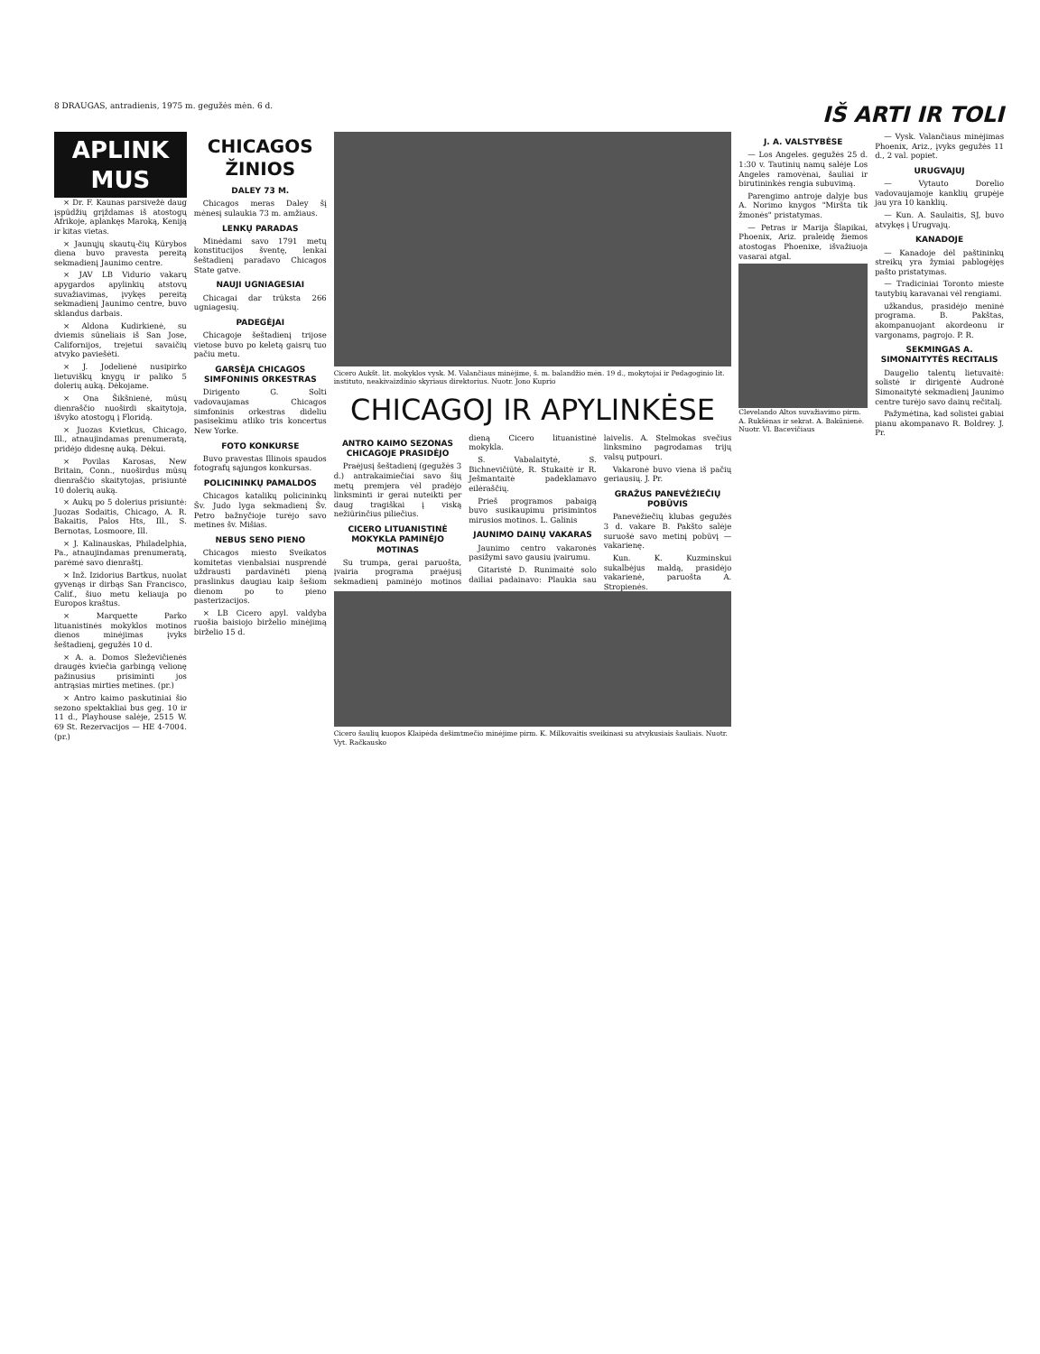8 DRAUGAS, antradienis, 1975 m. gegužės mėn. 6 d.
IŠ ARTI IR TOLI
APLINK MUS
× Dr. F. Kaunas parsivežė daug įspūdžių grįždamas iš atostogų Afrikoje, aplankęs Maroką, Keniją ir kitas vietas.
× Jaunųjų skautų-čių Kūrybos diena buvo pravesta pereitą sekmadienį Jaunimo centre.
× JAV LB Vidurio vakarų apygardos apylinkių atstovų suvažiavimas, įvykęs pereitą sekmadienį Jaunimo centre, buvo sklandus darbais.
× Aldona Kudirkienė, su dviemis sūneliais iš San Jose, Californijos, trejetui savaičių atvyko paviešėti.
× J. Jodelienė nusipirko lietuviškų knygų ir paliko 5 dolerių auką. Dėkojame.
× Ona Šikšnienė, mūsų dienraščio nuoširdi skaitytoja, išvyko atostogų į Floridą.
× Juozas Kvietkus, Chicago, Ill., atnaujindamas prenumeratą, pridėjo didesnę auką. Dėkui.
× Povilas Karosas, New Britain, Conn., nuoširdus mūsų dienraščio skaitytojas, prisiuntė 10 dolerių auką.
× Aukų po 5 dolerius prisiuntė: Juozas Sodaitis, Chicago, A. R. Bakaitis, Palos Hts, Ill., S. Bernotas, Losmoore, Ill.
× J. Kalinauskas, Philadelphia, Pa., atnaujindamas prenumeratą, parėmė savo dienraštį.
× Inž. Izidorius Bartkus, nuolat gyvenąs ir dirbąs San Francisco, Calif., šiuo metu keliauja po Europos kraštus.
× Marquette Parko lituanistinės mokyklos motinos dienos minėjimas įvyks šeštadienį, gegužės 10 d.
× A. a. Domos Sleževičienės draugės kviečia garbingą velionę pažinusius prisiminti jos antrąsias mirties metines. (pr.)
× Antro kaimo paskutiniai šio sezono spektakliai bus geg. 10 ir 11 d., Playhouse salėje, 2515 W. 69 St. Rezervacijos — HE 4-7004. (pr.)
CHICAGOS ŽINIOS
DALEY 73 M.
Chicagos meras Daley šį mėnesį sulaukia 73 m. amžiaus.
LENKŲ PARADAS
Minėdami savo 1791 metų konstitucijos šventę, lenkai šeštadienį paradavo Chicagos State gatve.
NAUJI UGNIAGESIAI
Chicagai dar trūksta 266 ugniagesių.
PADEGĖJAI
Chicagoje šeštadienį trijose vietose buvo po keletą gaisrų tuo pačiu metu.
GARSĖJA CHICAGOS SIMFONINIS ORKESTRAS
Dirigento G. Solti vadovaujamas Chicagos simfoninis orkestras dideliu pasisekimu atliko tris koncertus New Yorke.
FOTO KONKURSE
Buvo pravestas Illinois spaudos fotografų sąjungos konkursas.
POLICININKŲ PAMALDOS
Chicagos katalikų policininkų Šv. Judo lyga sekmadienį Šv. Petro bažnyčioje turėjo savo metines šv. Mišias.
NEBUS SENO PIENO
Chicagos miesto Sveikatos komitetas vienbalsiai nusprendė uždrausti pardavinėti pieną praslinkus daugiau kaip šešiom dienom po to pieno pasterizacijos.
× LB Cicero apyl. valdyba ruošia baisiojo birželio minėjimą birželio 15 d.
Cicero Aukšt. lit. mokyklos vysk. M. Valančiaus minėjime, š. m. balandžio mėn. 19 d., mokytojai ir Pedagoginio lit. instituto, neakivaizdinio skyriaus direktorius. Nuotr. Jono Kuprio
CHICAGOJ IR APYLINKĖSE
ANTRO KAIMO SEZONAS CHICAGOJE PRASIDĖJO
Praėjusį šeštadienį (gegužės 3 d.) antrakaimiečiai savo šių metų premjera vėl pradėjo linksminti ir gerai nuteikti per daug tragiškai į viską nežiūrinčius piliečius.
CICERO LITUANISTINĖ MOKYKLA PAMINĖJO MOTINAS
Su trumpa, gerai paruošta, įvairia programa praėjusį sekmadienį paminėjo motinos dieną Cicero lituanistinė mokykla.
S. Vabalaitytė, S. Bichnevičiūtė, R. Stukaitė ir R. Ješmantaitė padeklamavo eilėraščių.
Prieš programos pabaigą buvo susikaupimu prisimintos mirusios motinos. L. Galinis
JAUNIMO DAINŲ VAKARAS
Jaunimo centro vakaronės pasižymi savo gausiu įvairumu.
Gitaristė D. Runimaitė solo dailiai padainavo: Plaukia sau laivelis. A. Stelmokas svečius linksmino pagrodamas trijų valsų putpouri.
Vakaronė buvo viena iš pačių geriausių. J. Pr.
GRAŽUS PANEVĖŽIEČIŲ POBŪVIS
Panevėžiečių klubas gegužės 3 d. vakare B. Pakšto salėje suruošė savo metinį pobūvį — vakarienę.
Kun. K. Kuzminskui sukalbėjus maldą, prasidėjo vakarienė, paruošta A. Stropienės.
Cicero šaulių kuopos Klaipėda dešimtmečio minėjime pirm. K. Milkovaitis sveikinasi su atvykusiais šauliais. Nuotr. Vyt. Račkausko
J. A. VALSTYBĖSE
— Los Angeles. gegužės 25 d. 1:30 v. Tautinių namų salėje Los Angeles ramovėnai, šauliai ir birutininkės rengia subuvimą.
Parengimo antroje dalyje bus A. Norimo knygos "Miršta tik žmonės" pristatymas.
— Petras ir Marija Šlapikai, Phoenix, Ariz. praleidę žiemos atostogas Phoenixe, išvažiuoja vasarai atgal.
Clevelando Altos suvažiavimo pirm. A. Rukšėnas ir sekrat. A. Bakūnienė. Nuotr. Vl. Bacevičiaus
— Vysk. Valančiaus minėjimas Phoenix, Ariz., įvyks gegužės 11 d., 2 val. popiet.
URUGVAJUJ
— Vytauto Dorelio vadovaujamoje kanklių grupėje jau yra 10 kanklių.
— Kun. A. Saulaitis, SJ, buvo atvykęs į Urugvajų.
KANADOJE
— Kanadoje dėl paštininkų streikų yra žymiai pablogėjęs pašto pristatymas.
— Tradiciniai Toronto mieste tautybių karavanai vėl rengiami.
užkandus, prasidėjo meninė programa. B. Pakštas, akompanuojant akordeonu ir vargonams, pagrojo. P. R.
SEKMINGAS A. SIMONAITYTĖS RECITALIS
Daugelio talentų lietuvaitė: solistė ir dirigentė Audronė Simonaitytė sekmadienį Jaunimo centre turėjo savo dainų rečitalį.
Pažymėtina, kad solistei gabiai pianu akompanavo R. Boldrey. J. Pr.